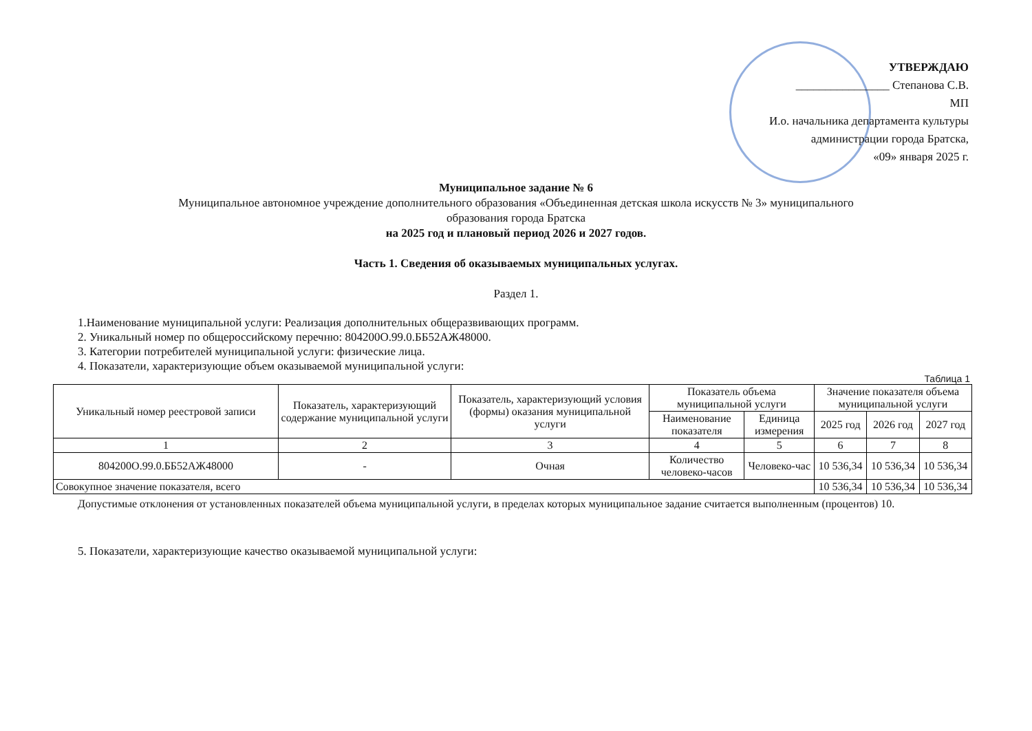УТВЕРЖДАЮ
________________ Степанова С.В.
МП
И.о. начальника департамента культуры
администрации города Братска,
«09» января 2025 г.
Муниципальное задание № 6
Муниципальное автономное учреждение дополнительного образования «Объединенная детская школа искусств № 3» муниципального
образования города Братска
на 2025 год и плановый период 2026 и 2027 годов.
Часть 1. Сведения об оказываемых муниципальных услугах.
Раздел 1.
1.Наименование муниципальной услуги: Реализация дополнительных общеразвивающих программ.
2. Уникальный номер по общероссийскому перечню: 804200О.99.0.ББ52АЖ48000.
3. Категории потребителей муниципальной услуги: физические лица.
4. Показатели, характеризующие объем оказываемой муниципальной услуги:
Таблица 1
| Уникальный номер реестровой записи | Показатель, характеризующий содержание муниципальной услуги | Показатель, характеризующий условия (формы) оказания муниципальной услуги | Показатель объема муниципальной услуги | | Значение показателя объема муниципальной услуги | | |
| --- | --- | --- | --- | --- | --- | --- | --- |
| | | | Наименование показателя | Единица измерения | 2025 год | 2026 год | 2027 год |
| 1 | 2 | 3 | 4 | 5 | 6 | 7 | 8 |
| 804200О.99.0.ББ52АЖ48000 | - | Очная | Количество человеко-часов | Человеко-час | 10 536,34 | 10 536,34 | 10 536,34 |
| Совокупное значение показателя, всего | | | | | 10 536,34 | 10 536,34 | 10 536,34 |
Допустимые отклонения от установленных показателей объема муниципальной услуги, в пределах которых муниципальное задание считается выполненным (процентов) 10.
5. Показатели, характеризующие качество оказываемой муниципальной услуги: